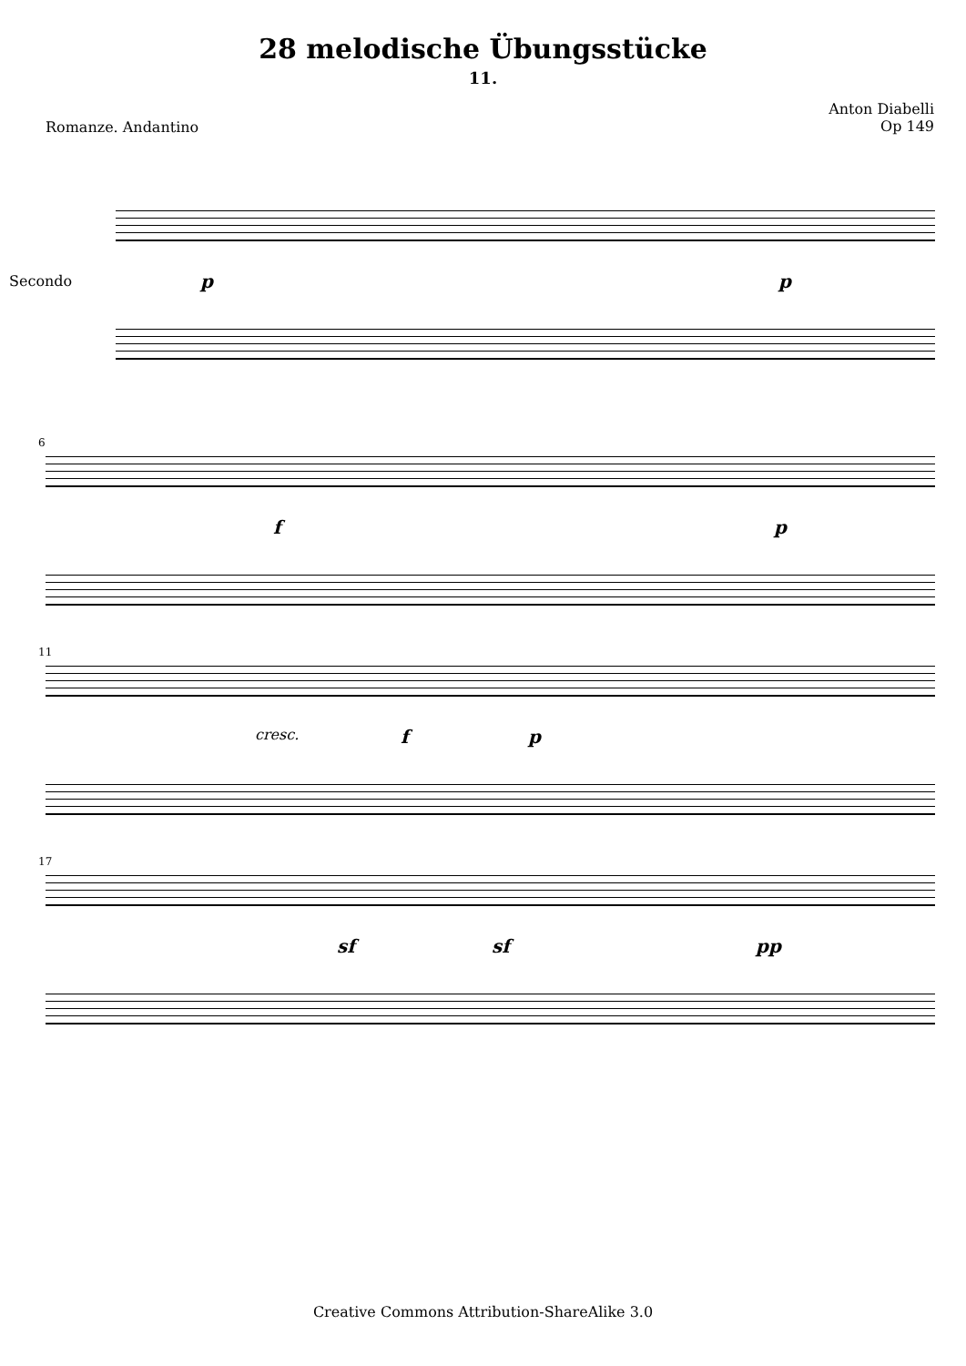28 melodische Übungsstücke
11.
Romanze. Andantino
Anton Diabelli
Op 149
Secondo p p
6
f p
11
cresc. f p
17
sf sf pp
Creative Commons Attribution-ShareAlike 3.0